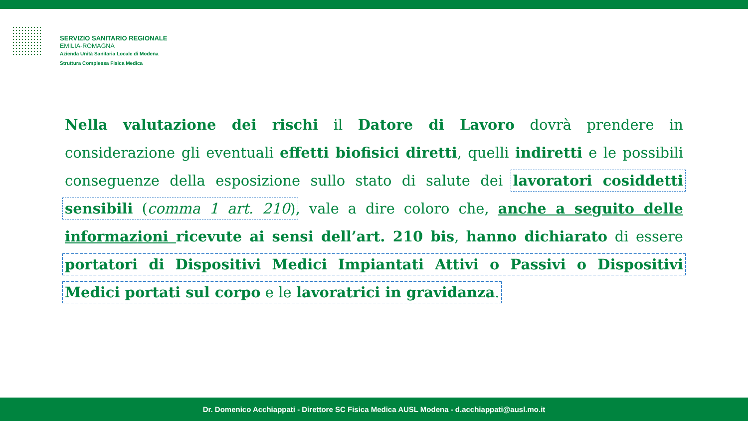SERVIZIO SANITARIO REGIONALE
EMILIA-ROMAGNA
Azienda Unità Sanitaria Locale di Modena
Struttura Complessa Fisica Medica
Nella valutazione dei rischi il Datore di Lavoro dovrà prendere in considerazione gli eventuali effetti biofisici diretti, quelli indiretti e le possibili conseguenze della esposizione sullo stato di salute dei lavoratori cosiddetti sensibili (comma 1 art. 210), vale a dire coloro che, anche a seguito delle informazioni ricevute ai sensi dell’art. 210 bis, hanno dichiarato di essere portatori di Dispositivi Medici Impiantati Attivi o Passivi o Dispositivi Medici portati sul corpo e le lavoratrici in gravidanza.
Dr. Domenico Acchiappati - Direttore SC Fisica Medica AUSL Modena - d.acchiappati@ausl.mo.it